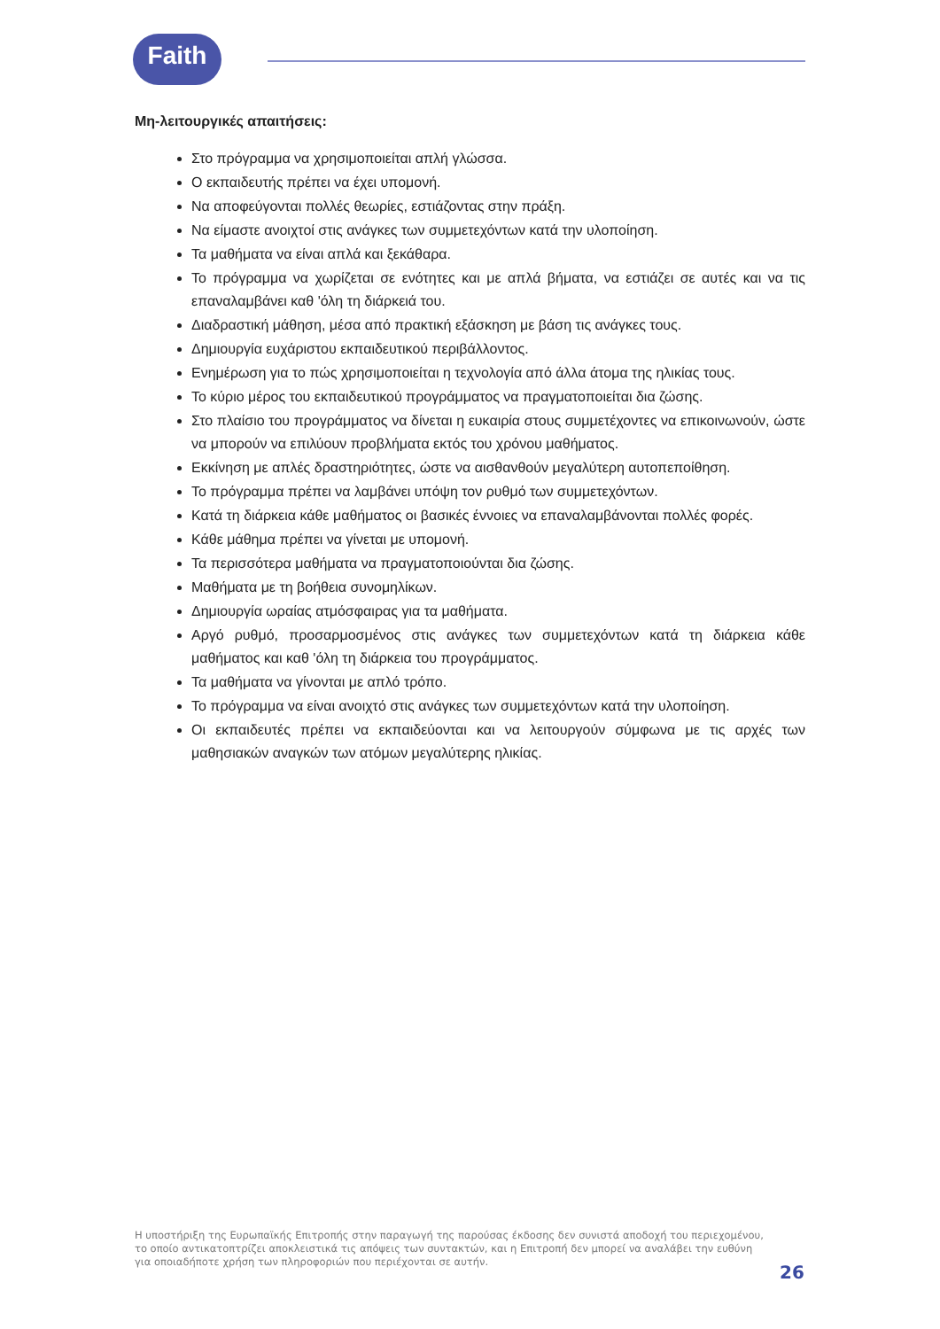Faith
Μη-λειτουργικές απαιτήσεις:
Στο πρόγραμμα να χρησιμοποιείται απλή γλώσσα.
Ο εκπαιδευτής πρέπει να έχει υπομονή.
Να αποφεύγονται πολλές θεωρίες, εστιάζοντας στην πράξη.
Να είμαστε ανοιχτοί στις ανάγκες των συμμετεχόντων κατά την υλοποίηση.
Τα μαθήματα να είναι απλά και ξεκάθαρα.
Το πρόγραμμα να χωρίζεται σε ενότητες και με απλά βήματα, να εστιάζει σε αυτές και να τις επαναλαμβάνει καθ 'όλη τη διάρκειά του.
Διαδραστική μάθηση, μέσα από πρακτική εξάσκηση με βάση τις ανάγκες τους.
Δημιουργία ευχάριστου εκπαιδευτικού περιβάλλοντος.
Ενημέρωση για το πώς χρησιμοποιείται η τεχνολογία από άλλα άτομα της ηλικίας τους.
Το κύριο μέρος του εκπαιδευτικού προγράμματος να πραγματοποιείται δια ζώσης.
Στο πλαίσιο του προγράμματος να δίνεται η ευκαιρία στους συμμετέχοντες να επικοινωνούν, ώστε να μπορούν να επιλύουν προβλήματα εκτός του χρόνου μαθήματος.
Εκκίνηση με απλές δραστηριότητες, ώστε να αισθανθούν μεγαλύτερη αυτοπεποίθηση.
Το πρόγραμμα πρέπει να λαμβάνει υπόψη τον ρυθμό των συμμετεχόντων.
Κατά τη διάρκεια κάθε μαθήματος οι βασικές έννοιες να επαναλαμβάνονται πολλές φορές.
Κάθε μάθημα πρέπει να γίνεται με υπομονή.
Τα περισσότερα μαθήματα να πραγματοποιούνται δια ζώσης.
Μαθήματα με τη βοήθεια συνομηλίκων.
Δημιουργία ωραίας ατμόσφαιρας για τα μαθήματα.
Αργό ρυθμό, προσαρμοσμένος στις ανάγκες των συμμετεχόντων κατά τη διάρκεια κάθε μαθήματος και καθ 'όλη τη διάρκεια του προγράμματος.
Τα μαθήματα να γίνονται με απλό τρόπο.
Το πρόγραμμα να είναι ανοιχτό στις ανάγκες των συμμετεχόντων κατά την υλοποίηση.
Οι εκπαιδευτές πρέπει να εκπαιδεύονται και να λειτουργούν σύμφωνα με τις αρχές των μαθησιακών αναγκών των ατόμων μεγαλύτερης ηλικίας.
Η υποστήριξη της Ευρωπαϊκής Επιτροπής στην παραγωγή της παρούσας έκδοσης δεν συνιστά αποδοχή του περιεχομένου, το οποίο αντικατοπτρίζει αποκλειστικά τις απόψεις των συντακτών, και η Επιτροπή δεν μπορεί να αναλάβει την ευθύνη για οποιαδήποτε χρήση των πληροφοριών που περιέχονται σε αυτήν.
26